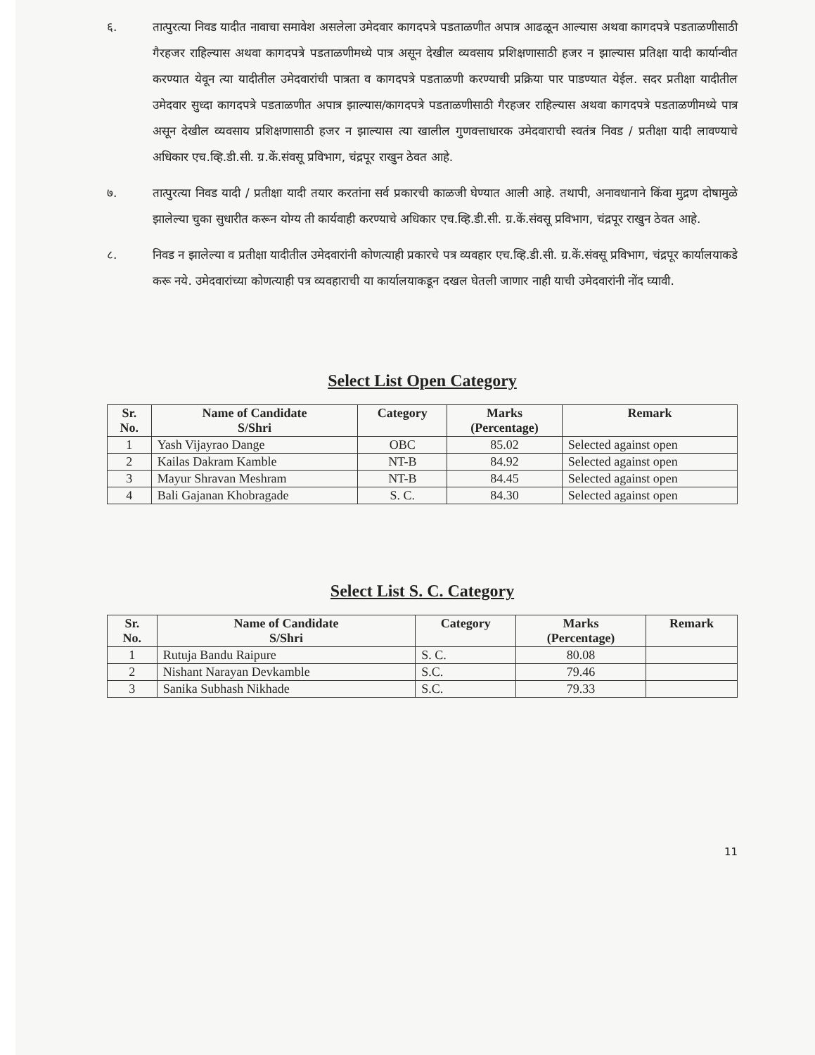६. तात्पुरत्या निवड यादीत नावाचा समावेश असलेला उमेदवार कागदपत्रे पडताळणीत अपात्र आढळून आल्यास अथवा कागदपत्रे पडताळणीसाठी गैरहजर राहिल्यास अथवा कागदपत्रे पडताळणीमध्ये पात्र असून देखील व्यवसाय प्रशिक्षणासाठी हजर न झाल्यास प्रतिक्षा यादी कार्यान्वीत करण्यात येवून त्या यादीतील उमेदवारांची पात्रता व कागदपत्रे पडताळणी करण्याची प्रक्रिया पार पाडण्यात येईल. सदर प्रतीक्षा यादीतील उमेदवार सुध्दा कागदपत्रे पडताळणीत अपात्र झाल्यास/कागदपत्रे पडताळणीसाठी गैरहजर राहिल्यास अथवा कागदपत्रे पडताळणीमध्ये पात्र असून देखील व्यवसाय प्रशिक्षणासाठी हजर न झाल्यास त्या खालील गुणवत्ताधारक उमेदवाराची स्वतंत्र निवड / प्रतीक्षा यादी लावण्याचे अधिकार एच.व्हि.डी.सी. ग्र.कें.संवसू प्रविभाग, चंद्रपूर राखुन ठेवत आहे.
७. तात्पुरत्या निवड यादी / प्रतीक्षा यादी तयार करतांना सर्व प्रकारची काळजी घेण्यात आली आहे. तथापी, अनावधानाने किंवा मुद्रण दोषामुळे झालेल्या चुका सुधारीत करून योग्य ती कार्यवाही करण्याचे अधिकार एच.व्हि.डी.सी. ग्र.कें.संवसू प्रविभाग, चंद्रपूर राखुन ठेवत आहे.
८. निवड न झालेल्या व प्रतीक्षा यादीतील उमेदवारांनी कोणत्याही प्रकारचे पत्र व्यवहार एच.व्हि.डी.सी. ग्र.कें.संवसू प्रविभाग, चंद्रपूर कार्यालयाकडे करू नये. उमेदवारांच्या कोणत्याही पत्र व्यवहाराची या कार्यालयाकडून दखल घेतली जाणार नाही याची उमेदवारांनी नोंद घ्यावी.
Select List Open Category
| Sr. No. | Name of Candidate S/Shri | Category | Marks (Percentage) | Remark |
| --- | --- | --- | --- | --- |
| 1 | Yash Vijayrao Dange | OBC | 85.02 | Selected against open |
| 2 | Kailas Dakram Kamble | NT-B | 84.92 | Selected against open |
| 3 | Mayur Shravan Meshram | NT-B | 84.45 | Selected against open |
| 4 | Bali Gajanan Khobragade | S. C. | 84.30 | Selected against open |
Select List S. C. Category
| Sr. No. | Name of Candidate S/Shri | Category | Marks (Percentage) | Remark |
| --- | --- | --- | --- | --- |
| 1 | Rutuja Bandu Raipure | S. C. | 80.08 | |
| 2 | Nishant Narayan Devkamble | S.C. | 79.46 | |
| 3 | Sanika Subhash Nikhade | S.C. | 79.33 | |
11